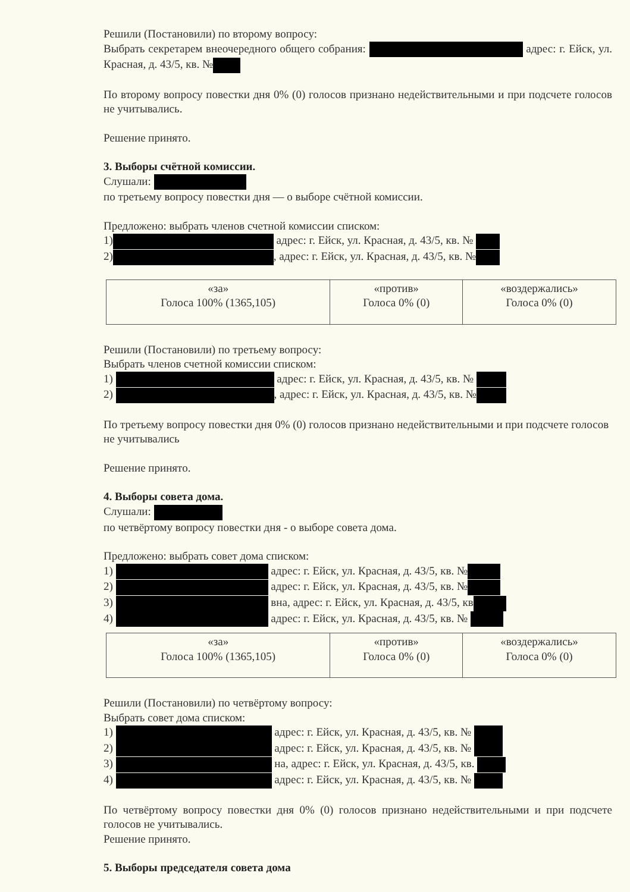Решили (Постановили) по второму вопросу:
Выбрать секретарем внеочередного общего собрания: адрес: г. Ейск, ул. Красная, д. 43/5, кв. №
По второму вопросу повестки дня 0% (0) голосов признано недействительными и при подсчете голосов не учитывались.
Решение принято.
3. Выборы счётной комиссии.
Слушали:
по третьему вопросу повестки дня — о выборе счётной комиссии.
Предложено: выбрать членов счетной комиссии списком:
1) адрес: г. Ейск, ул. Красная, д. 43/5, кв. №
2) , адрес: г. Ейск, ул. Красная, д. 43/5, кв. №
| «за» Голоса 100% (1365,105) | «против» Голоса 0% (0) | «воздержались» Голоса 0% (0) |
Решили (Постановили) по третьему вопросу:
Выбрать членов счетной комиссии списком:
1) адрес: г. Ейск, ул. Красная, д. 43/5, кв. №
2) , адрес: г. Ейск, ул. Красная, д. 43/5, кв. №
По третьему вопросу повестки дня 0% (0) голосов признано недействительными и при подсчете голосов не учитывались
Решение принято.
4. Выборы совета дома.
Слушали:
по четвёртому вопросу повестки дня - о выборе совета дома.
Предложено: выбрать совет дома списком:
1) адрес: г. Ейск, ул. Красная, д. 43/5, кв. №
2) адрес: г. Ейск, ул. Красная, д. 43/5, кв. №
3) вна, адрес: г. Ейск, ул. Красная, д. 43/5, кв
4) адрес: г. Ейск, ул. Красная, д. 43/5, кв. №
| «за» Голоса 100% (1365,105) | «против» Голоса 0% (0) | «воздержались» Голоса 0% (0) |
Решили (Постановили) по четвёртому вопросу:
Выбрать совет дома списком:
1) адрес: г. Ейск, ул. Красная, д. 43/5, кв. №
2) адрес: г. Ейск, ул. Красная, д. 43/5, кв. №
3) на, адрес: г. Ейск, ул. Красная, д. 43/5, кв.
4) адрес: г. Ейск, ул. Красная, д. 43/5, кв. №
По четвёртому вопросу повестки дня 0% (0) голосов признано недействительными и при подсчете голосов не учитывались.
Решение принято.
5. Выборы председателя совета дома